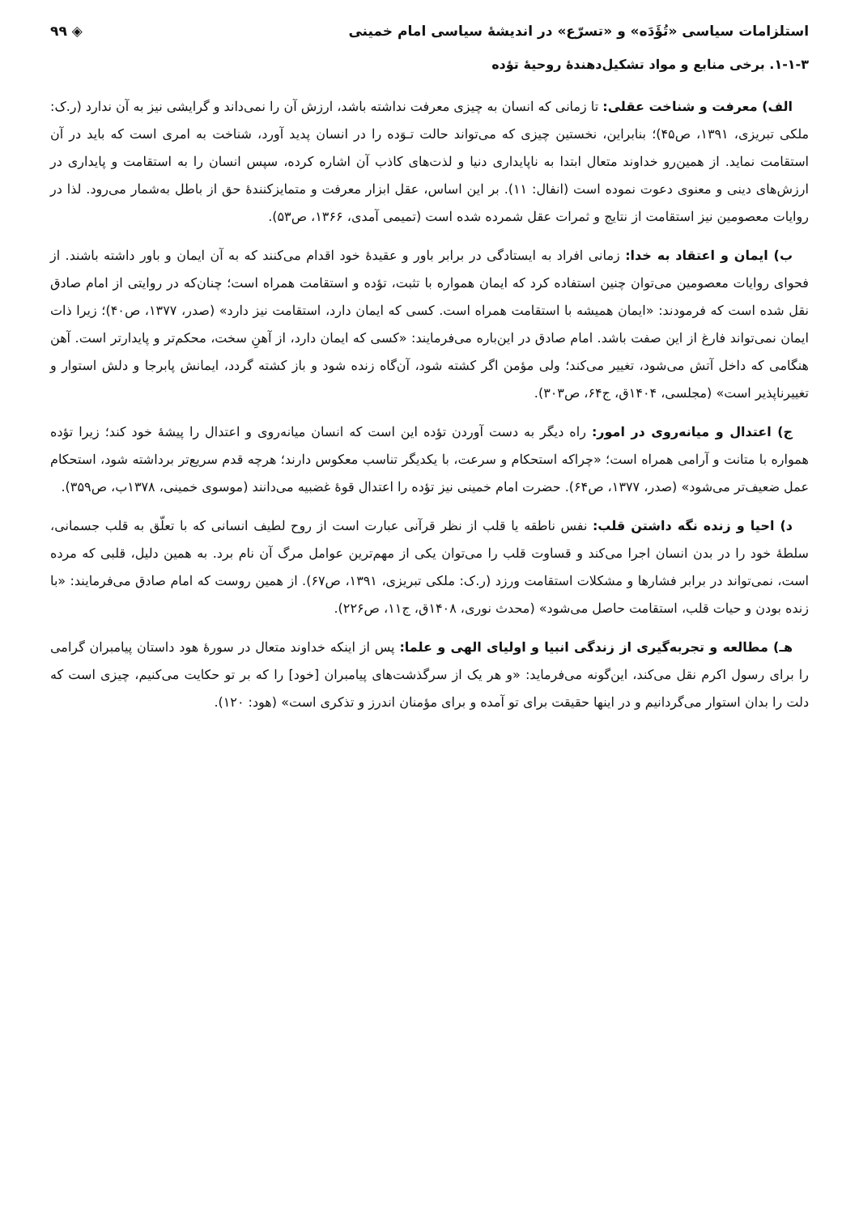استلزامات سیاسی «تُؤَدَه» و «تسرّع» در اندیشهٔ سیاسی امام خمینی ◈ ۹۹
۱-۱-۳. برخی منابع و مواد تشکیل‌دهندهٔ روحیهٔ تؤده
الف) معرفت و شناخت عقلی: تا زمانی که انسان به چیزی معرفت نداشته باشد، ارزش آن را نمی‌داند و گرایشی نیز به آن ندارد (ر.ک: ملکی تبریزی، ۱۳۹۱، ص۴۵)؛ بنابراین، نخستین چیزی که می‌تواند حالت تـوَده را در انسان پدید آورد، شناخت به امری است که باید در آن استقامت نماید. از همین‌رو خداوند متعال ابتدا به ناپایداری دنیا و لذت‌های کاذب آن اشاره کرده، سپس انسان را به استقامت و پایداری در ارزش‌های دینی و معنوی دعوت نموده است (انفال: ۱۱). بر این اساس، عقل ابزار معرفت و متمایزکنندهٔ حق از باطل به‌شمار می‌رود. لذا در روایات معصومین نیز استقامت از نتایج و ثمرات عقل شمرده شده است (تمیمی آمدی، ۱۳۶۶، ص۵۳).
ب) ایمان و اعتقاد به خدا: زمانی افراد به ایستادگی در برابر باور و عقیدهٔ خود اقدام می‌کنند که به آن ایمان و باور داشته باشند. از فحوای روایات معصومین می‌توان چنین استفاده کرد که ایمان همواره با تثبت، تؤده و استقامت همراه است؛ چنان‌که در روایتی از امام صادق نقل شده است که فرمودند: «ایمان همیشه با استقامت همراه است. کسی که ایمان دارد، استقامت نیز دارد» (صدر، ۱۳۷۷، ص۴۰)؛ زیرا ذات ایمان نمی‌تواند فارغ از این صفت باشد. امام صادق در این‌باره می‌فرمایند: «کسی که ایمان دارد، از آهنِ سخت، محکم‌تر و پایدارتر است. آهن هنگامی که داخل آتش می‌شود، تغییر می‌کند؛ ولی مؤمن اگر کشته شود، آن‌گاه زنده شود و باز کشته گردد، ایمانش پابرجا و دلش استوار و تغییرناپذیر است» (مجلسی، ۱۴۰۴ق، ج۶۴، ص۳۰۳).
ج) اعتدال و میانه‌روی در امور: راه دیگر به دست آوردن تؤده این است که انسان میانه‌روی و اعتدال را پیشهٔ خود کند؛ زیرا تؤده همواره با متانت و آرامی همراه است؛ «چراکه استحکام و سرعت، با یکدیگر تناسب معکوس دارند؛ هرچه قدم سریع‌تر برداشته شود، استحکام عمل ضعیف‌تر می‌شود» (صدر، ۱۳۷۷، ص۶۴). حضرت امام خمینی نیز تؤده را اعتدال قوهٔ غضبیه می‌دانند (موسوی خمینی، ۱۳۷۸ب، ص۳۵۹).
د) احیا و زنده نگه داشتن قلب: نفس ناطقه یا قلب از نظر قرآنی عبارت است از روح لطیف انسانی که با تعلّق به قلب جسمانی، سلطهٔ خود را در بدن انسان اجرا می‌کند و قساوت قلب را می‌توان یکی از مهم‌ترین عوامل مرگ آن نام برد. به همین دلیل، قلبی که مرده است، نمی‌تواند در برابر فشارها و مشکلات استقامت ورزد (ر.ک: ملکی تبریزی، ۱۳۹۱، ص۶۷). از همین روست که امام صادق می‌فرمایند: «با زنده بودن و حیات قلب، استقامت حاصل می‌شود» (محدث نوری، ۱۴۰۸ق، ج۱۱، ص۲۲۶).
هـ) مطالعه و تجربه‌گیری از زندگی انبیا و اولیای الهی و علما: پس از اینکه خداوند متعال در سورهٔ هود داستان پیامبران گرامی را برای رسول اکرم نقل می‌کند، این‌گونه می‌فرماید: «و هر یک از سرگذشت‌های پیامبران [خود] را که بر تو حکایت می‌کنیم، چیزی است که دلت را بدان استوار می‌گردانیم و در اینها حقیقت برای تو آمده و برای مؤمنان اندرز و تذکری است» (هود: ۱۲۰).